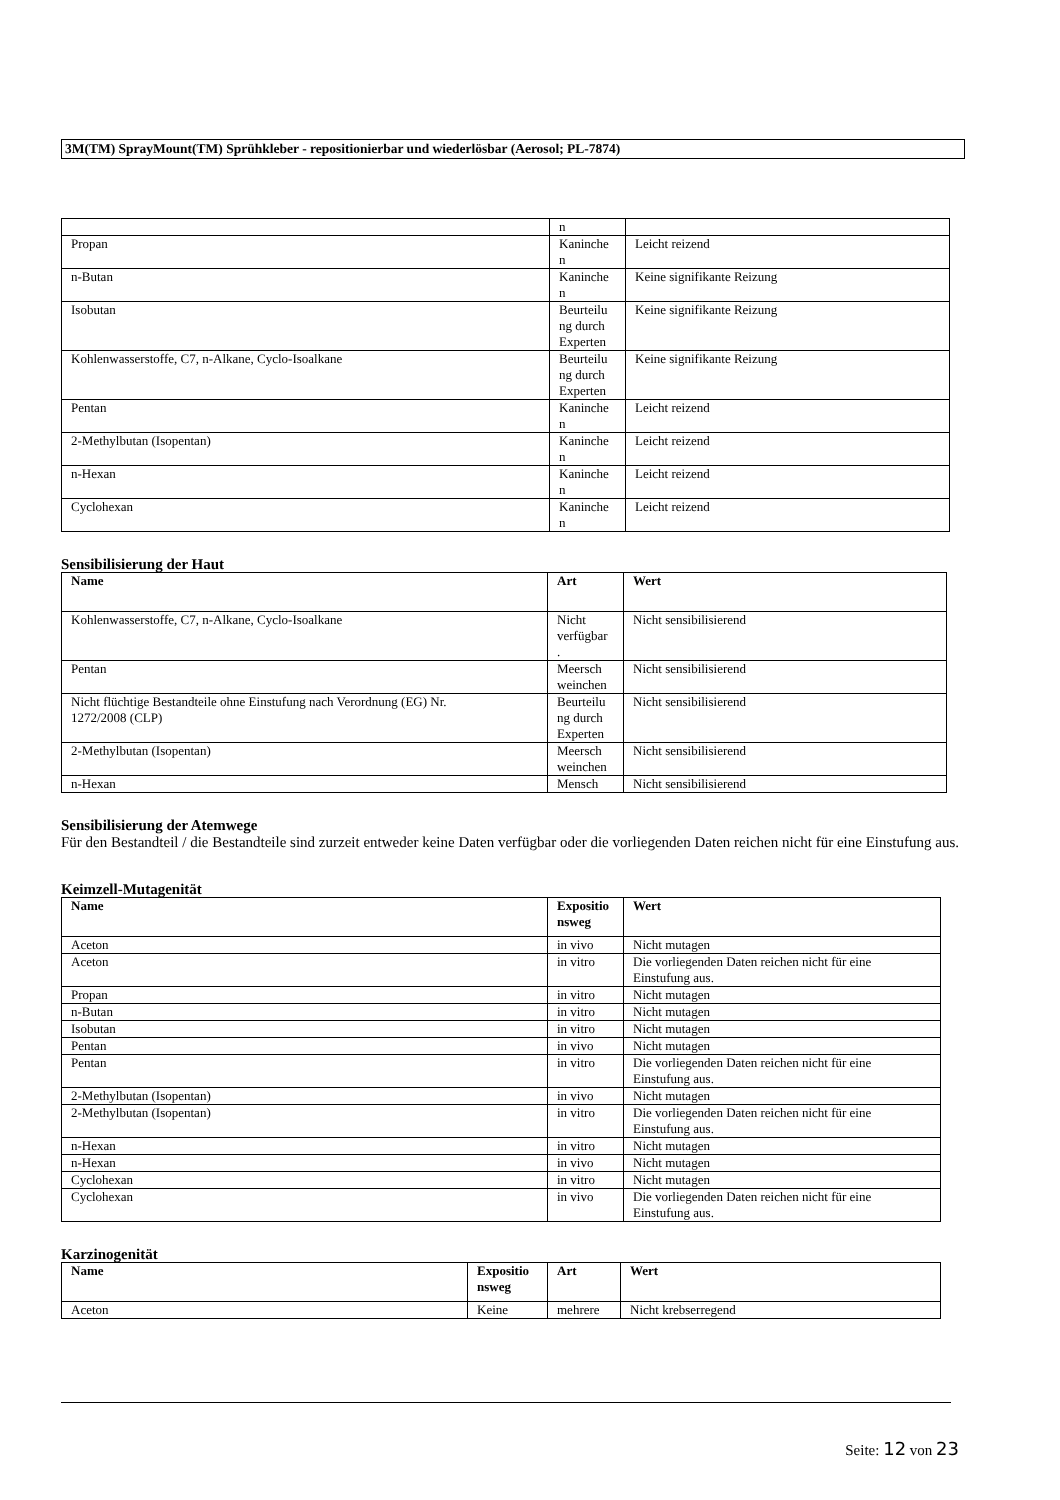3M(TM) SprayMount(TM) Sprühkleber - repositionierbar und wiederlösbar (Aerosol; PL-7874)
| | n | |
| Propan | Kaninche n | Leicht reizend |
| n-Butan | Kaninche n | Keine signifikante Reizung |
| Isobutan | Beurteilu ng durch Experten | Keine signifikante Reizung |
| Kohlenwasserstoffe, C7, n-Alkane, Cyclo-Isoalkane | Beurteilu ng durch Experten | Keine signifikante Reizung |
| Pentan | Kaninche n | Leicht reizend |
| 2-Methylbutan (Isopentan) | Kaninche n | Leicht reizend |
| n-Hexan | Kaninche n | Leicht reizend |
| Cyclohexan | Kaninche n | Leicht reizend |
Sensibilisierung der Haut
| Name | Art | Wert |
| --- | --- | --- |
| Kohlenwasserstoffe, C7, n-Alkane, Cyclo-Isoalkane | Nicht verfügbar . | Nicht sensibilisierend |
| Pentan | Meersch weinchen | Nicht sensibilisierend |
| Nicht flüchtige Bestandteile ohne Einstufung nach Verordnung (EG) Nr. 1272/2008 (CLP) | Beurteilu ng durch Experten | Nicht sensibilisierend |
| 2-Methylbutan (Isopentan) | Meersch weinchen | Nicht sensibilisierend |
| n-Hexan | Mensch | Nicht sensibilisierend |
Sensibilisierung der Atemwege
Für den Bestandteil / die Bestandteile sind zurzeit entweder keine Daten verfügbar oder die vorliegenden Daten reichen nicht für eine Einstufung aus.
Keimzell-Mutagenität
| Name | Expositio nsweg | Wert |
| --- | --- | --- |
| Aceton | in vivo | Nicht mutagen |
| Aceton | in vitro | Die vorliegenden Daten reichen nicht für eine Einstufung aus. |
| Propan | in vitro | Nicht mutagen |
| n-Butan | in vitro | Nicht mutagen |
| Isobutan | in vitro | Nicht mutagen |
| Pentan | in vivo | Nicht mutagen |
| Pentan | in vitro | Die vorliegenden Daten reichen nicht für eine Einstufung aus. |
| 2-Methylbutan (Isopentan) | in vivo | Nicht mutagen |
| 2-Methylbutan (Isopentan) | in vitro | Die vorliegenden Daten reichen nicht für eine Einstufung aus. |
| n-Hexan | in vitro | Nicht mutagen |
| n-Hexan | in vivo | Nicht mutagen |
| Cyclohexan | in vitro | Nicht mutagen |
| Cyclohexan | in vivo | Die vorliegenden Daten reichen nicht für eine Einstufung aus. |
Karzinogenität
| Name | Expositio nsweg | Art | Wert |
| --- | --- | --- | --- |
| Aceton | Keine | mehrere | Nicht krebserregend |
Seite: 12 von 23